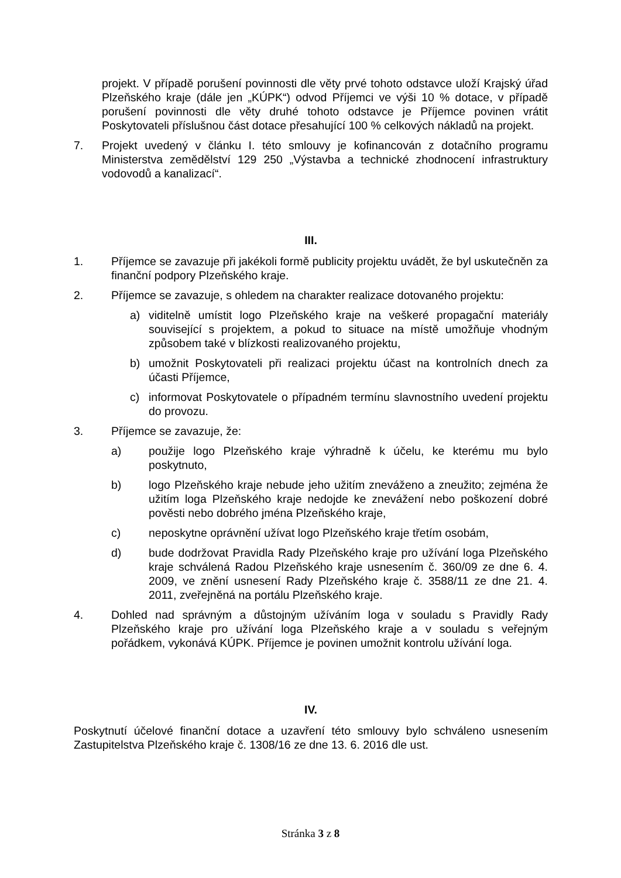projekt. V případě porušení povinnosti dle věty prvé tohoto odstavce uloží Krajský úřad Plzeňského kraje (dále jen „KÚPK“) odvod Příjemci ve výši 10 % dotace, v případě porušení povinnosti dle věty druhé tohoto odstavce je Příjemce povinen vrátit Poskytovateli příslušnou část dotace přesahující 100 % celkových nákladů na projekt.
7. Projekt uvedený v článku I. této smlouvy je kofinancován z dotačního programu Ministerstva zemědělství 129 250 „Výstavba a technické zhodnocení infrastruktury vodovodů a kanalizací“.
III.
1. Příjemce se zavazuje při jakékoli formě publicity projektu uvádět, že byl uskutečněn za finanční podpory Plzeňského kraje.
2. Příjemce se zavazuje, s ohledem na charakter realizace dotovaného projektu:
a) viditelně umístit logo Plzeňského kraje na veškeré propagační materiály související s projektem, a pokud to situace na místě umožňuje vhodným způsobem také v blízkosti realizovaného projektu,
b) umožnit Poskytovateli při realizaci projektu účast na kontrolních dnech za účasti Příjemce,
c) informovat Poskytovatele o případném termínu slavnostního uvedení projektu do provozu.
3. Příjemce se zavazuje, že:
a) použije logo Plzeňského kraje výhradně k účelu, ke kterému mu bylo poskytnuto,
b) logo Plzeňského kraje nebude jeho užitím zneváženo a zneužito; zejména že užitím loga Plzeňského kraje nedojde ke znevážení nebo poškození dobré pověsti nebo dobrého jména Plzeňského kraje,
c) neposkytne oprávnění užívat logo Plzeňského kraje třetím osobám,
d) bude dodržovat Pravidla Rady Plzeňského kraje pro užívání loga Plzeňského kraje schválená Radou Plzeňského kraje usnesením č. 360/09 ze dne 6. 4. 2009, ve znění usnesení Rady Plzeňského kraje č. 3588/11 ze dne 21. 4. 2011, zveřejněná na portálu Plzeňského kraje.
4. Dohled nad správným a důstojným užíváním loga v souladu s Pravidly Rady Plzeňského kraje pro užívání loga Plzeňského kraje a v souladu s veřejným pořádkem, vykonává KÚPK. Příjemce je povinen umožnit kontrolu užívání loga.
IV.
Poskytnutí účelové finanční dotace a uzavření této smlouvy bylo schváleno usnesením Zastupitelstva Plzeňského kraje č. 1308/16 ze dne 13. 6. 2016 dle ust.
Stránka 3 z 8